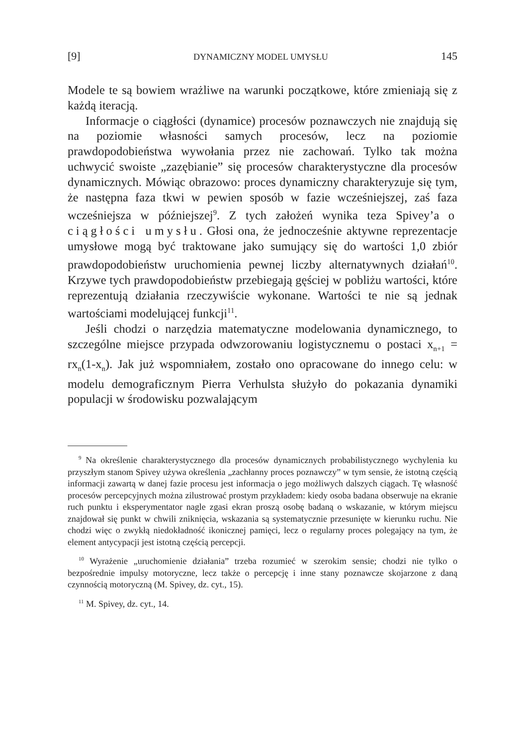[9] DYNAMICZNY MODEL UMYSŁU 145
Modele te są bowiem wrażliwe na warunki początkowe, które zmieniają się z każdą iteracją.
Informacje o ciągłości (dynamice) procesów poznawczych nie znajdują się na poziomie własności samych procesów, lecz na poziomie prawdopodobieństwa wywołania przez nie zachowań. Tylko tak można uchwycić swoiste „zazębianie” się procesów charakterystyczne dla procesów dynamicznych. Mówiąc obrazowo: proces dynamiczny charakteryzuje się tym, że następna faza tkwi w pewien sposób w fazie wcześniejszej, zaś faza wcześniejsza w późniejszej<sup>9</sup>. Z tych założeń wynika teza Spivey’a o ciągłości umysłu. Głosi ona, że jednocześnie aktywne reprezentacje umysłowe mogą być traktowane jako sumujący się do wartości 1,0 zbiór prawdopodobieństw uruchomienia pewnej liczby alternatywnych działań<sup>10</sup>. Krzywe tych prawdopodobieństw przebiegają gęściej w pobliżu wartości, które reprezentują działania rzeczywiście wykonane. Wartości te nie są jednak wartościami modelującej funkcji<sup>11</sup>.
Jeśli chodzi o narzędzia matematyczne modelowania dynamicznego, to szczególne miejsce przypada odwzorowaniu logistycznemu o postaci x<sub>n+1</sub> = rx<sub>n</sub>(1-x<sub>n</sub>). Jak już wspomniałem, zostało ono opracowane do innego celu: w modelu demograficznym Pierra Verhulsta służyło do pokazania dynamiki populacji w środowisku pozwalającym
<sup>9</sup> Na określenie charakterystycznego dla procesów dynamicznych probabilistycznego wychylenia ku przyszłym stanom Spivey używa określenia „zachłanny proces poznawczy” w tym sensie, że istotną częścią informacji zawartą w danej fazie procesu jest informacja o jego możliwych dalszych ciągach. Tę własność procesów percepcyjnych można zilustrować prostym przykładem: kiedy osoba badana obserwuje na ekranie ruch punktu i eksperymentator nagle zgasi ekran proszą osobę badaną o wskazanie, w którym miejscu znajdował się punkt w chwili zniknięcia, wskazania są systematycznie przesunięte w kierunku ruchu. Nie chodzi więc o zwykłą niedokładność ikonicznej pamięci, lecz o regularny proces polegający na tym, że element antycypacji jest istotną częścią percepcji.
<sup>10</sup> Wyrażenie „uruchomienie działania” trzeba rozumieć w szerokim sensie; chodzi nie tylko o bezpośrednie impulsy motoryczne, lecz także o percepcję i inne stany poznawcze skojarzone z daną czynnością motoryczną (M. Spivey, dz. cyt., 15).
<sup>11</sup> M. Spivey, dz. cyt., 14.